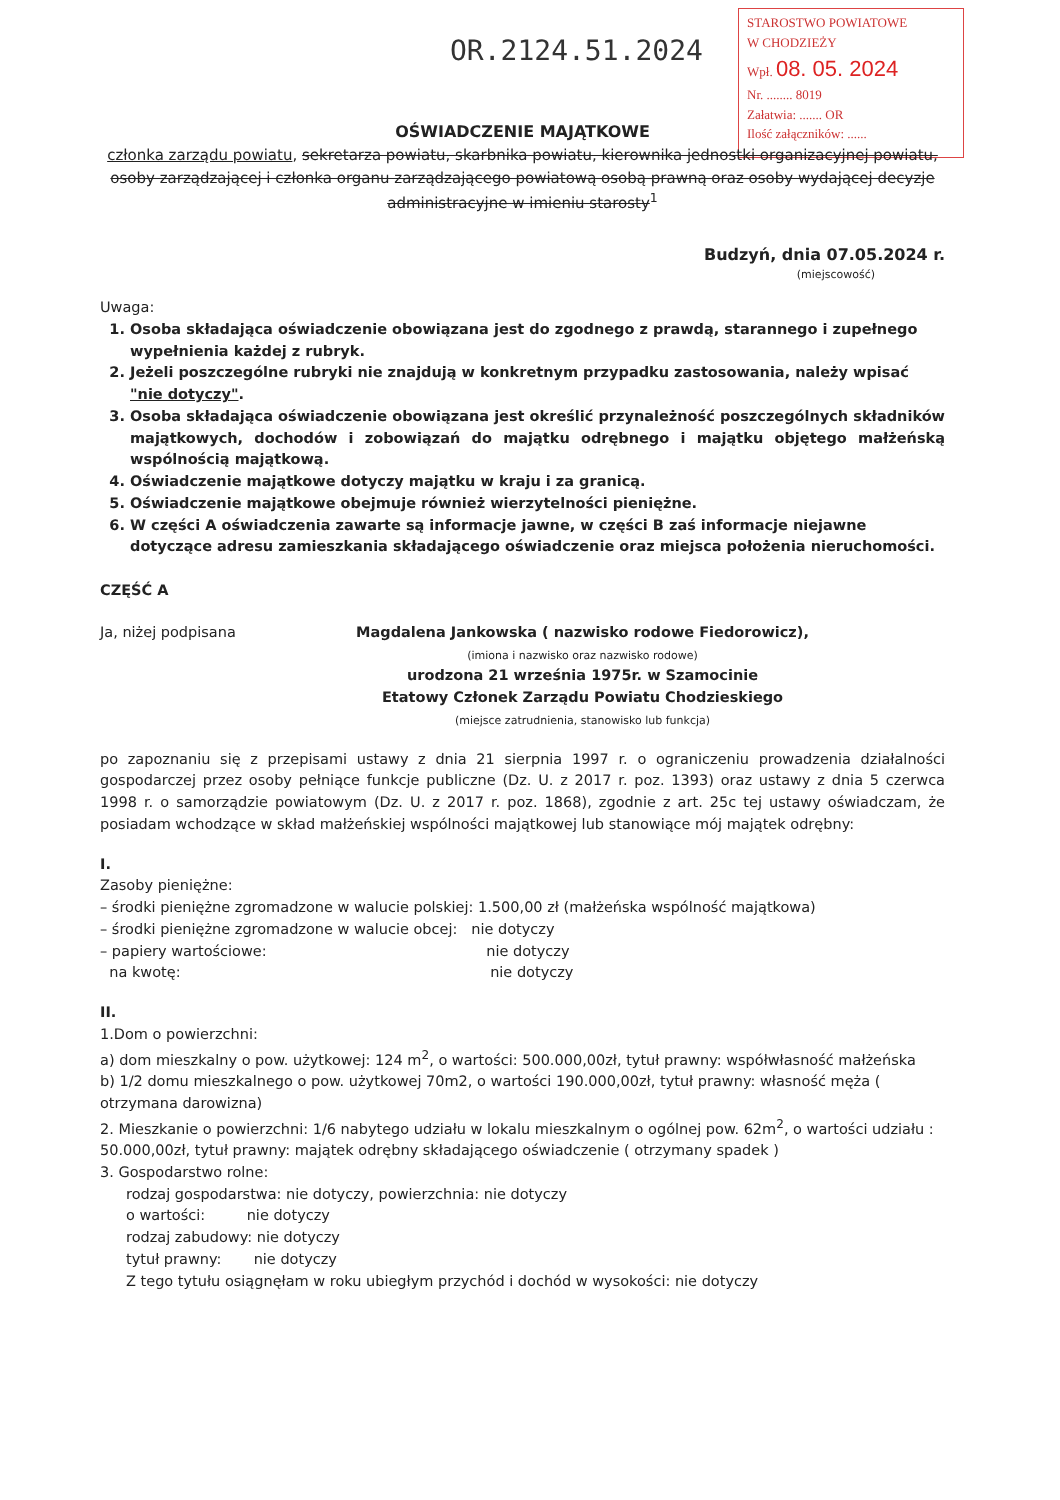OR.2124.51.2024
STAROSTWO POWIATOWE
W CHODZIEŻY
Wpł. 08. 05. 2024
Nr. ........ 8019
Załatwia: ....... OR
Ilość załączników: ......
OŚWIADCZENIE MAJĄTKOWE
członka zarządu powiatu, sekretarza powiatu, skarbnika powiatu, kierownika jednostki organizacyjnej powiatu, osoby zarządzającej i członka organu zarządzającego powiatową osobą prawną oraz osoby wydającej decyzje administracyjne w imieniu starosty<sup>1</sup>
Budzyń, dnia 07.05.2024 r.
(miejscowość)
Uwaga:
1. Osoba składająca oświadczenie obowiązana jest do zgodnego z prawdą, starannego i zupełnego wypełnienia każdej z rubryk.
2. Jeżeli poszczególne rubryki nie znajdują w konkretnym przypadku zastosowania, należy wpisać "nie dotyczy".
3. Osoba składająca oświadczenie obowiązana jest określić przynależność poszczególnych składników majątkowych, dochodów i zobowiązań do majątku odrębnego i majątku objętego małżeńską wspólnością majątkową.
4. Oświadczenie majątkowe dotyczy majątku w kraju i za granicą.
5. Oświadczenie majątkowe obejmuje również wierzytelności pieniężne.
6. W części A oświadczenia zawarte są informacje jawne, w części B zaś informacje niejawne dotyczące adresu zamieszkania składającego oświadczenie oraz miejsca położenia nieruchomości.
CZĘŚĆ A
Ja, niżej podpisana Magdalena Jankowska ( nazwisko rodowe Fiedorowicz),
(imiona i nazwisko oraz nazwisko rodowe)
urodzona 21 września 1975r. w Szamocinie
Etatowy Członek Zarządu Powiatu Chodzieskiego
(miejsce zatrudnienia, stanowisko lub funkcja)
po zapoznaniu się z przepisami ustawy z dnia 21 sierpnia 1997 r. o ograniczeniu prowadzenia działalności gospodarczej przez osoby pełniące funkcje publiczne (Dz. U. z 2017 r. poz. 1393) oraz ustawy z dnia 5 czerwca 1998 r. o samorządzie powiatowym (Dz. U. z 2017 r. poz. 1868), zgodnie z art. 25c tej ustawy oświadczam, że posiadam wchodzące w skład małżeńskiej wspólności majątkowej lub stanowiące mój majątek odrębny:
I.
Zasoby pieniężne:
– środki pieniężne zgromadzone w walucie polskiej: 1.500,00 zł (małżeńska wspólność majątkowa)
– środki pieniężne zgromadzone w walucie obcej: nie dotyczy
– papiery wartościowe: nie dotyczy
na kwotę: nie dotyczy
II.
1.Dom o powierzchni:
a) dom mieszkalny o pow. użytkowej: 124 m<sup>2</sup>, o wartości: 500.000,00zł, tytuł prawny: współwłasność małżeńska
b) 1/2 domu mieszkalnego o pow. użytkowej 70m2, o wartości 190.000,00zł, tytuł prawny: własność męża ( otrzymana darowizna)
2. Mieszkanie o powierzchni: 1/6 nabytego udziału w lokalu mieszkalnym o ogólnej pow. 62m<sup>2</sup>, o wartości udziału : 50.000,00zł, tytuł prawny: majątek odrębny składającego oświadczenie ( otrzymany spadek )
3. Gospodarstwo rolne:
rodzaj gospodarstwa: nie dotyczy, powierzchnia: nie dotyczy
o wartości: nie dotyczy
rodzaj zabudowy: nie dotyczy
tytuł prawny: nie dotyczy
Z tego tytułu osiągnęłam w roku ubiegłym przychód i dochód w wysokości: nie dotyczy